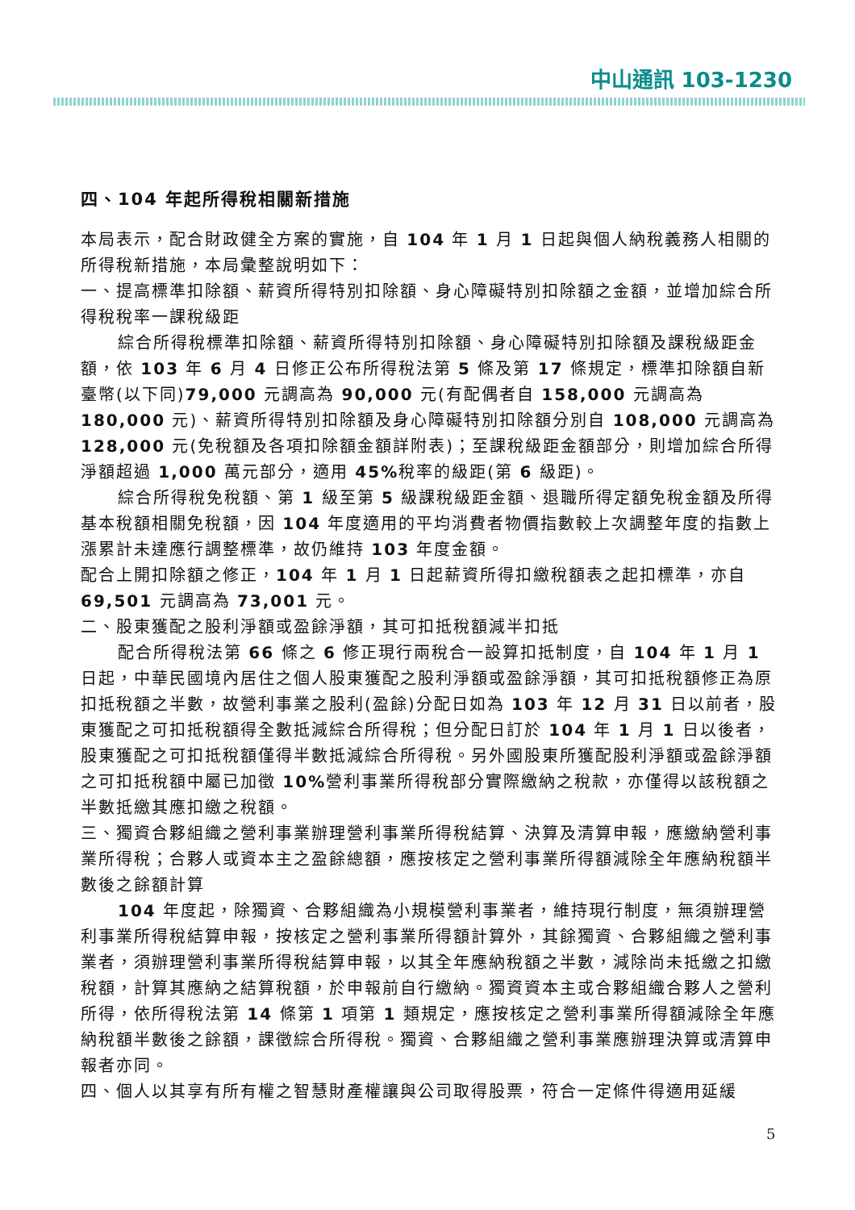中山通訊 103-1230
四、104 年起所得稅相關新措施
本局表示，配合財政健全方案的實施，自 104 年 1 月 1 日起與個人納稅義務人相關的所得稅新措施，本局彙整說明如下：
一、提高標準扣除額、薪資所得特別扣除額、身心障礙特別扣除額之金額，並增加綜合所得稅稅率一課稅級距
綜合所得稅標準扣除額、薪資所得特別扣除額、身心障礙特別扣除額及課稅級距金額，依 103 年 6 月 4 日修正公布所得稅法第 5 條及第 17 條規定，標準扣除額自新臺幣(以下同)79,000 元調高為 90,000 元(有配偶者自 158,000 元調高為 180,000 元)、薪資所得特別扣除額及身心障礙特別扣除額分別自 108,000 元調高為 128,000 元(免稅額及各項扣除額金額詳附表)；至課稅級距金額部分，則增加綜合所得淨額超過 1,000 萬元部分，適用 45% 稅率的級距(第 6 級距)。
綜合所得稅免稅額、第 1 級至第 5 級課稅級距金額、退職所得定額免稅金額及所得基本稅額相關免稅額，因 104 年度適用的平均消費者物價指數較上次調整年度的指數上漲累計未達應行調整標準，故仍維持 103 年度金額。
配合上開扣除額之修正，104 年 1 月 1 日起薪資所得扣繳稅額表之起扣標準，亦自 69,501 元調高為 73,001 元。
二、股東獲配之股利淨額或盈餘淨額，其可扣抵稅額減半扣抵
配合所得稅法第 66 條之 6 修正現行兩稅合一設算扣抵制度，自 104 年 1 月 1 日起，中華民國境內居住之個人股東獲配之股利淨額或盈餘淨額，其可扣抵稅額修正為原扣抵稅額之半數，故營利事業之股利(盈餘)分配日如為 103 年 12 月 31 日以前者，股東獲配之可扣抵稅額得全數抵減綜合所得稅；但分配日訂於 104 年 1 月 1 日以後者，股東獲配之可扣抵稅額僅得半數抵減綜合所得稅。另外國股東所獲配股利淨額或盈餘淨額之可扣抵稅額中屬已加徵 10% 營利事業所得稅部分實際繳納之稅款，亦僅得以該稅額之半數抵繳其應扣繳之稅額。
三、獨資合夥組織之營利事業辦理營利事業所得稅結算、決算及清算申報，應繳納營利事業所得稅；合夥人或資本主之盈餘總額，應按核定之營利事業所得額減除全年應納稅額半數後之餘額計算
104 年度起，除獨資、合夥組織為小規模營利事業者，維持現行制度，無須辦理營利事業所得稅結算申報，按核定之營利事業所得額計算外，其餘獨資、合夥組織之營利事業者，須辦理營利事業所得稅結算申報，以其全年應納稅額之半數，減除尚未抵繳之扣繳稅額，計算其應納之結算稅額，於申報前自行繳納。獨資資本主或合夥組織合夥人之營利所得，依所得稅法第 14 條第 1 項第 1 類規定，應按核定之營利事業所得額減除全年應納稅額半數後之餘額，課徵綜合所得稅。獨資、合夥組織之營利事業應辦理決算或清算申報者亦同。
四、個人以其享有所有權之智慧財產權讓與公司取得股票，符合一定條件得適用延緩
5